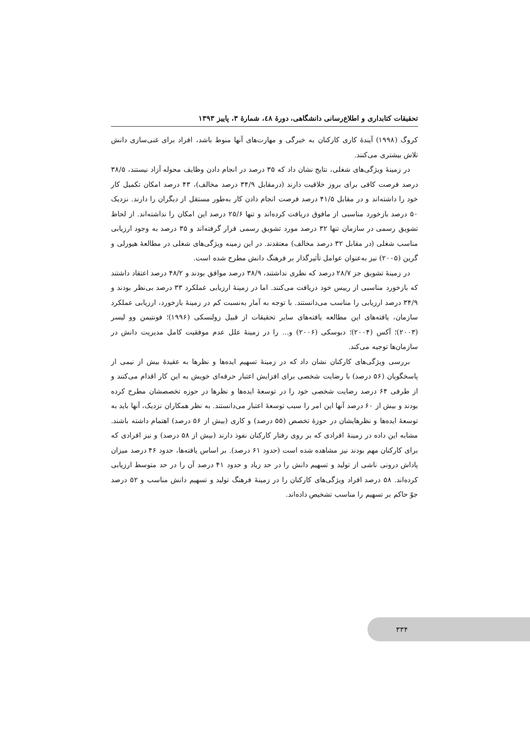تحقیقات کتابداری و اطلاع‌رسانی دانشگاهی، دورهٔ ٤٨، شمارهٔ ٣، پاییز ١٣٩٣
کروگ (۱۹۹۸) آیندهٔ کاری کارکنان به خبرگی و مهارت‌های آنها منوط باشد، افراد برای غنی‌سازی دانش تلاش بیشتری می‌کنند.
در زمینهٔ ویژگی‌های شغلی، نتایج نشان داد که ۳۵ درصد در انجام دادن وظایف محوله آزاد نیستند، ۳۸/۵ درصد فرصت کافی برای بروز خلاقیت دارند (درمقابل ۳۴/۹ درصد مخالف)، ۴۳ درصد امکان تکمیل کار خود را داشته‌اند و در مقابل ۴۱/۵ درصد فرصت انجام دادن کار به‌طور مستقل از دیگران را دارند. نزدیک ۵۰ درصد بازخورد مناسبی از مافوق دریافت کرده‌اند و تنها ۲۵/۶ درصد این امکان را نداشته‌اند. از لحاظ تشویق رسمی در سازمان تنها ۳۲ درصد مورد تشویق رسمی قرار گرفته‌اند و ۳۵ درصد به وجود ارزیابی مناسب شغلی (در مقابل ۳۲ درصد مخالف) معتقدند. در این زمینه ویژگی‌های شغلی در مطالعهٔ هیورلی و گرین (۲۰۰۵) نیز به‌عنوان عوامل تأثیرگذار بر فرهنگ دانش مطرح شده است.
در زمینهٔ تشویق جز ۲۸/۷ درصد که نظری نداشتند، ۳۸/۹ درصد موافق بودند و ۴۸/۲ درصد اعتقاد داشتند که بازخورد مناسبی از رییس خود دریافت می‌کنند. اما در زمینهٔ ارزیابی عملکرد ۳۳ درصد بی‌نظر بودند و ۳۴/۹ درصد ارزیابی را مناسب می‌دانستند. با توجه به آمار به‌نسبت کم در زمینهٔ بازخورد، ارزیابی عملکرد سازمان، یافته‌های این مطالعه یافته‌های سایر تحقیقات از قبیل زولنسکی (۱۹۹۶)؛ فونتیمن وو لیسر (۲۰۰۳)؛ آکس (۲۰۰۴)؛ دبوسکی (۲۰۰۶) و... را در زمینهٔ علل عدم موفقیت کامل مدیریت دانش در سازمان‌ها توجیه می‌کند.
بررسی ویژگی‌های کارکنان نشان داد که در زمینهٔ تسهیم ایده‌ها و نظرها به عقیدهٔ بیش از نیمی از پاسخگویان (۵۶ درصد) با رضایت شخصی برای افزایش اعتبار حرفه‌ای خویش به این کار اقدام می‌کنند و از طرفی ۶۴ درصد رضایت شخصی خود را در توسعهٔ ایده‌ها و نظرها در حوزه تخصصشان مطرح کرده بودند و بیش از ۶۰ درصد آنها این امر را سبب توسعهٔ اعتبار می‌دانستند. به نظر همکاران نزدیک، آنها باید به توسعهٔ ایده‌ها و نظرهایشان در حوزهٔ تخصص (۵۵ درصد) و کاری (بیش از ۵۶ درصد) اهتمام داشته باشند. مشابه این داده در زمینهٔ افرادی که بر روی رفتار کارکنان نفوذ دارند (بیش از ۵۸ درصد) و نیز افرادی که برای کارکنان مهم بودند نیز مشاهده شده است (حدود ۶۱ درصد). بر اساس یافته‌ها، حدود ۴۶ درصد میزان پاداش درونی ناشی از تولید و تسهیم دانش را در حد زیاد و حدود ۴۱ درصد آن را در حد متوسط ارزیابی کرده‌اند. ۵۸ درصد افراد ویژگی‌های کارکنان را در زمینهٔ فرهنگ تولید و تسهیم دانش مناسب و ۵۲ درصد جوّ حاکم بر تسهیم را مناسب تشخیص داده‌اند.
۳۳۴